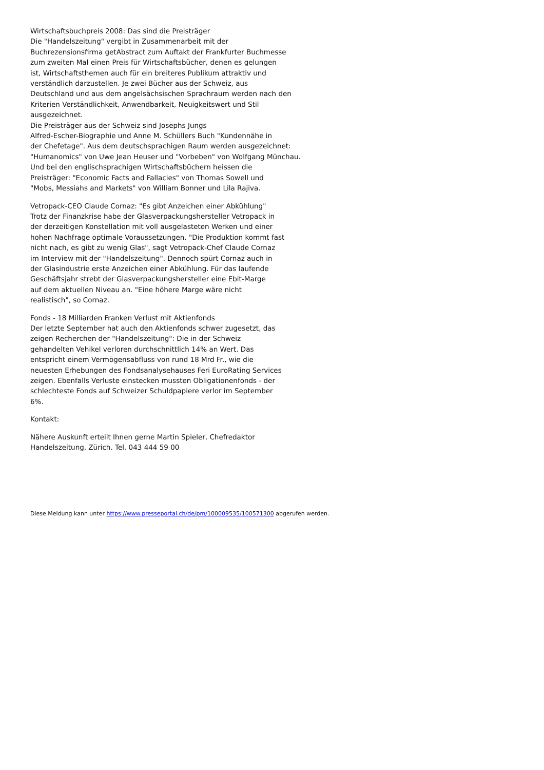Wirtschaftsbuchpreis 2008: Das sind die Preisträger
Die "Handelszeitung" vergibt in Zusammenarbeit mit der
Buchrezensionsfirma getAbstract zum Auftakt der Frankfurter Buchmesse
zum zweiten Mal einen Preis für Wirtschaftsbücher, denen es gelungen
ist, Wirtschaftsthemen auch für ein breiteres Publikum attraktiv und
verständlich darzustellen. Je zwei Bücher aus der Schweiz, aus
Deutschland und aus dem angelsächsischen Sprachraum werden nach den
Kriterien Verständlichkeit, Anwendbarkeit, Neuigkeitswert und Stil
ausgezeichnet.
Die Preisträger aus der Schweiz sind Josephs Jungs
Alfred-Escher-Biographie und Anne M. Schüllers Buch "Kundennähe in
der Chefetage". Aus dem deutschsprachigen Raum werden ausgezeichnet:
"Humanomics" von Uwe Jean Heuser und "Vorbeben" von Wolfgang Münchau.
Und bei den englischsprachigen Wirtschaftsbüchern heissen die
Preisträger: "Economic Facts and Fallacies" von Thomas Sowell und
"Mobs, Messiahs and Markets" von William Bonner und Lila Rajiva.
Vetropack-CEO Claude Cornaz: "Es gibt Anzeichen einer Abkühlung"
Trotz der Finanzkrise habe der Glasverpackungshersteller Vetropack in
der derzeitigen Konstellation mit voll ausgelasteten Werken und einer
hohen Nachfrage optimale Voraussetzungen. "Die Produktion kommt fast
nicht nach, es gibt zu wenig Glas", sagt Vetropack-Chef Claude Cornaz
im Interview mit der "Handelszeitung". Dennoch spürt Cornaz auch in
der Glasindustrie erste Anzeichen einer Abkühlung. Für das laufende
Geschäftsjahr strebt der Glasverpackungshersteller eine Ebit-Marge
auf dem aktuellen Niveau an. "Eine höhere Marge wäre nicht
realistisch", so Cornaz.
Fonds - 18 Milliarden Franken Verlust mit Aktienfonds
Der letzte September hat auch den Aktienfonds schwer zugesetzt, das
zeigen Recherchen der "Handelszeitung": Die in der Schweiz
gehandelten Vehikel verloren durchschnittlich 14% an Wert. Das
entspricht einem Vermögensabfluss von rund 18 Mrd Fr., wie die
neuesten Erhebungen des Fondsanalysehauses Feri EuroRating Services
zeigen. Ebenfalls Verluste einstecken mussten Obligationenfonds - der
schlechteste Fonds auf Schweizer Schuldpapiere verlor im September
6%.
Kontakt:
Nähere Auskunft erteilt Ihnen gerne Martin Spieler, Chefredaktor
Handelszeitung, Zürich. Tel. 043 444 59 00
Diese Meldung kann unter https://www.presseportal.ch/de/pm/100009535/100571300 abgerufen werden.